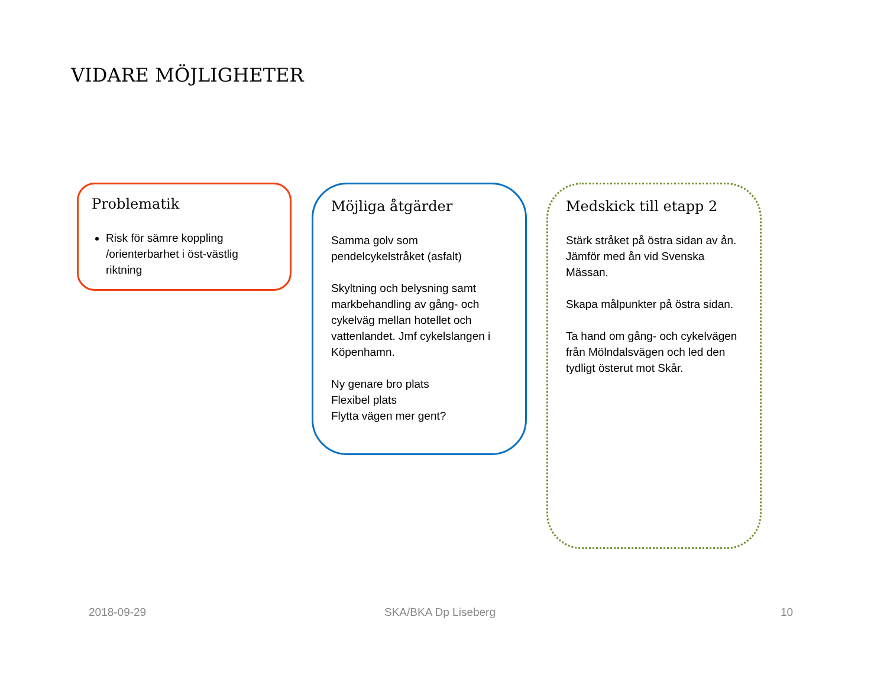VIDARE MÖJLIGHETER
Problematik
Risk för sämre koppling /orienterbarhet i öst-västlig riktning
Möjliga åtgärder
Samma golv som pendelcykelstråket (asfalt)
Skyltning och belysning samt markbehandling av gång- och cykelväg mellan hotellet och vattenlandet. Jmf cykelslangen i Köpenhamn.
Ny genare bro plats
Flexibel plats
Flytta vägen mer gent?
Medskick till etapp 2
Stärk stråket på östra sidan av ån. Jämför med ån vid Svenska Mässan.
Skapa målpunkter på östra sidan.
Ta hand om gång- och cykelvägen från Mölndalsvägen och led den tydligt österut mot Skår.
2018-09-29 SKA/BKA Dp Liseberg 10